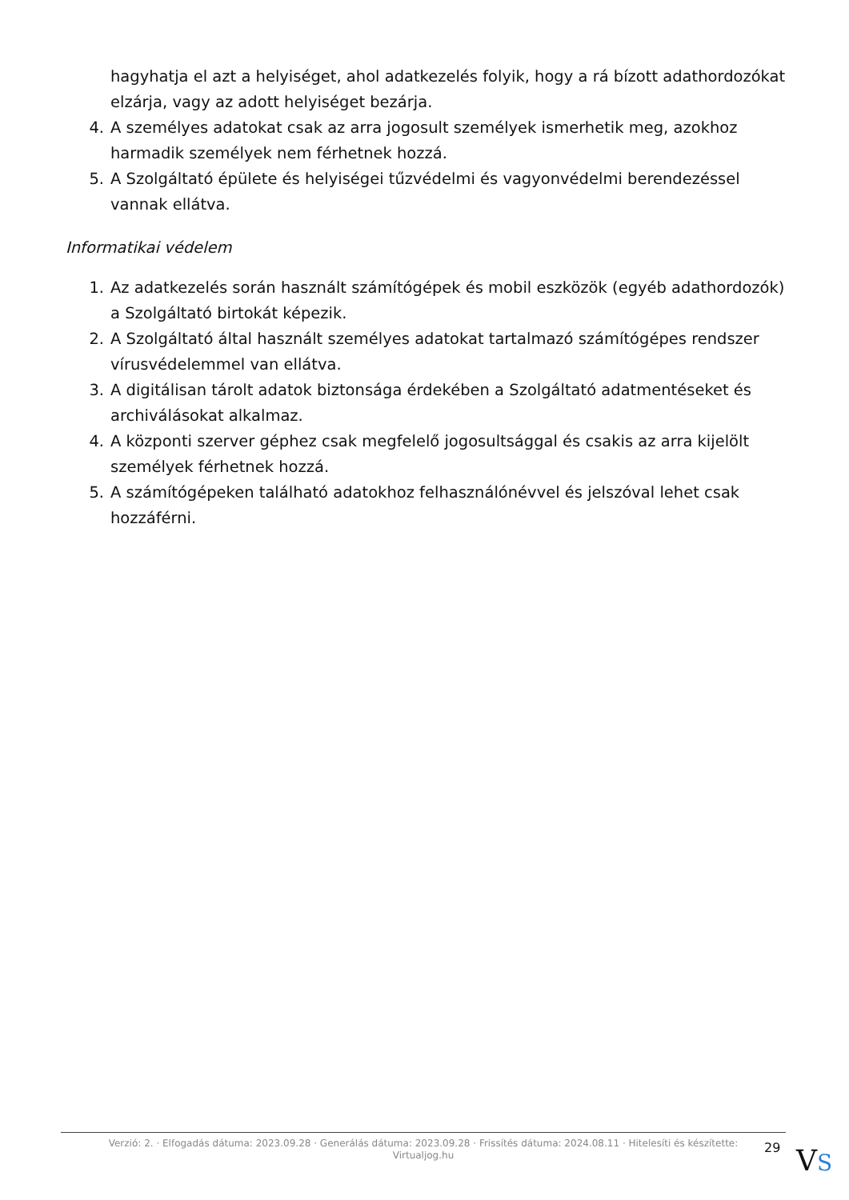hagyhatja el azt a helyiséget, ahol adatkezelés folyik, hogy a rá bízott adathordozókat elzárja, vagy az adott helyiséget bezárja.
4. A személyes adatokat csak az arra jogosult személyek ismerhetik meg, azokhoz harmadik személyek nem férhetnek hozzá.
5. A Szolgáltató épülete és helyiségei tűzvédelmi és vagyonvédelmi berendezéssel vannak ellátva.
Informatikai védelem
1. Az adatkezelés során használt számítógépek és mobil eszközök (egyéb adathordozók) a Szolgáltató birtokát képezik.
2. A Szolgáltató által használt személyes adatokat tartalmazó számítógépes rendszer vírusvédelemmel van ellátva.
3. A digitálisan tárolt adatok biztonsága érdekében a Szolgáltató adatmentéseket és archiválásokat alkalmaz.
4. A központi szerver géphez csak megfelelő jogosultsággal és csakis az arra kijelölt személyek férhetnek hozzá.
5. A számítógépeken található adatokhoz felhasználónévvel és jelszóval lehet csak hozzáférni.
Verzió: 2. · Elfogadás dátuma: 2023.09.28 · Generálás dátuma: 2023.09.28 · Frissítés dátuma: 2024.08.11 · Hitelesíti és készítette:
Virtualjog.hu
29 VS